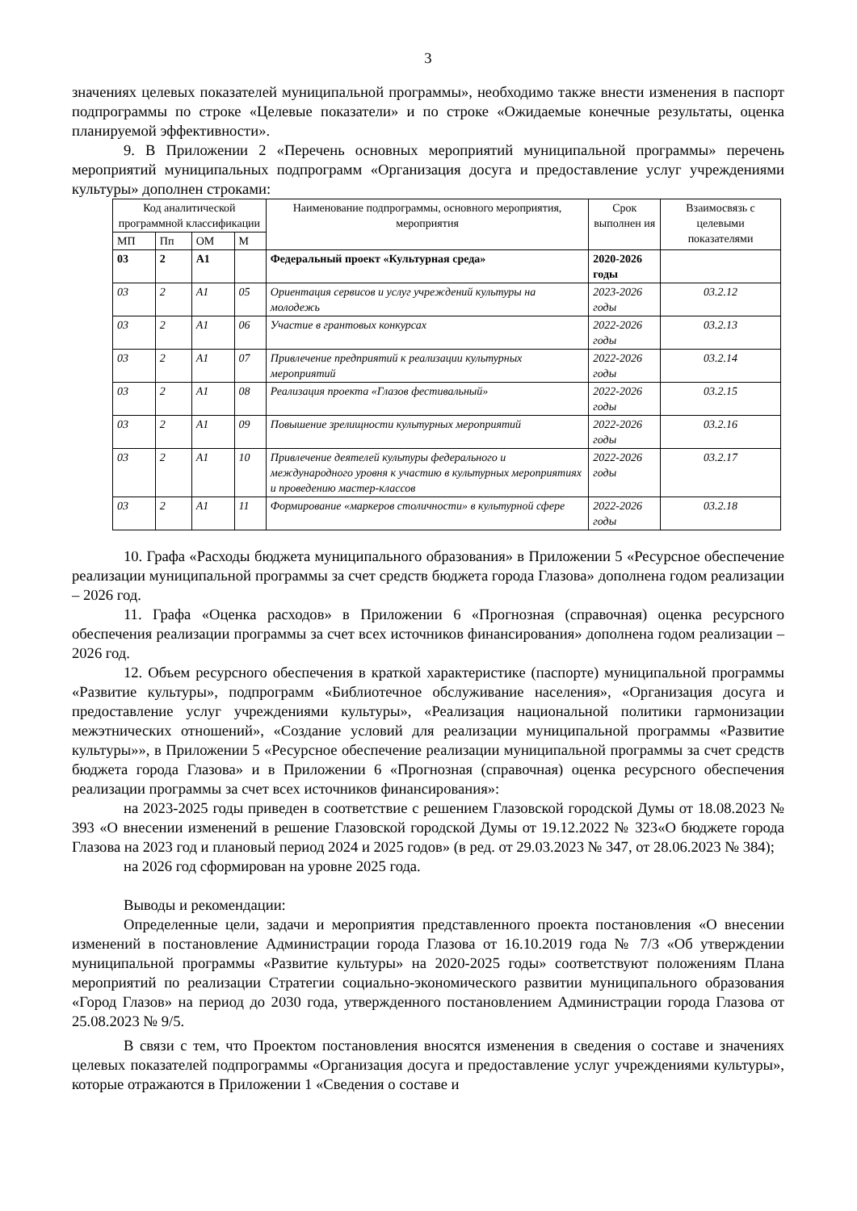3
значениях целевых показателей муниципальной программы», необходимо также внести изменения в паспорт подпрограммы по строке «Целевые показатели» и по строке «Ожидаемые конечные результаты, оценка планируемой эффективности».
9. В Приложении 2 «Перечень основных мероприятий муниципальной программы» перечень мероприятий муниципальных подпрограмм «Организация досуга и предоставление услуг учреждениями культуры» дополнен строками:
| Код аналитической программной классификации | | | | Наименование подпрограммы, основного мероприятия, мероприятия | Срок выполнен ия | Взаимосвязь с целевыми показателями |
| --- | --- | --- | --- | --- | --- | --- |
| МП | Пп | ОМ | М | | | |
| 03 | 2 | А1 | | Федеральный проект «Культурная среда» | 2020-2026 годы | |
| 03 | 2 | А1 | 05 | Ориентация сервисов и услуг учреждений культуры на молодежь | 2023-2026 годы | 03.2.12 |
| 03 | 2 | А1 | 06 | Участие в грантовых конкурсах | 2022-2026 годы | 03.2.13 |
| 03 | 2 | А1 | 07 | Привлечение предприятий к реализации культурных мероприятий | 2022-2026 годы | 03.2.14 |
| 03 | 2 | А1 | 08 | Реализация проекта «Глазов фестивальный» | 2022-2026 годы | 03.2.15 |
| 03 | 2 | А1 | 09 | Повышение зрелищности культурных мероприятий | 2022-2026 годы | 03.2.16 |
| 03 | 2 | А1 | 10 | Привлечение деятелей культуры федерального и международного уровня к участию в культурных мероприятиях и проведению мастер-классов | 2022-2026 годы | 03.2.17 |
| 03 | 2 | А1 | 11 | Формирование «маркеров столичности» в культурной сфере | 2022-2026 годы | 03.2.18 |
10. Графа «Расходы бюджета муниципального образования» в Приложении 5 «Ресурсное обеспечение реализации муниципальной программы за счет средств бюджета города Глазова» дополнена годом реализации – 2026 год.
11. Графа «Оценка расходов» в Приложении 6 «Прогнозная (справочная) оценка ресурсного обеспечения реализации программы за счет всех источников финансирования» дополнена годом реализации – 2026 год.
12. Объем ресурсного обеспечения в краткой характеристике (паспорте) муниципальной программы «Развитие культуры», подпрограмм «Библиотечное обслуживание населения», «Организация досуга и предоставление услуг учреждениями культуры», «Реализация национальной политики гармонизации межэтнических отношений», «Создание условий для реализации муниципальной программы «Развитие культуры»», в Приложении 5 «Ресурсное обеспечение реализации муниципальной программы за счет средств бюджета города Глазова» и в Приложении 6 «Прогнозная (справочная) оценка ресурсного обеспечения реализации программы за счет всех источников финансирования»:
на 2023-2025 годы приведен в соответствие с решением Глазовской городской Думы от 18.08.2023 № 393 «О внесении изменений в решение Глазовской городской Думы от 19.12.2022 № 323«О бюджете города Глазова на 2023 год и плановый период 2024 и 2025 годов» (в ред. от 29.03.2023 № 347, от 28.06.2023 № 384);
на 2026 год сформирован на уровне 2025 года.
Выводы и рекомендации:
Определенные цели, задачи и мероприятия представленного проекта постановления «О внесении изменений в постановление Администрации города Глазова от 16.10.2019 года № 7/3 «Об утверждении муниципальной программы «Развитие культуры» на 2020-2025 годы» соответствуют положениям Плана мероприятий по реализации Стратегии социально-экономического развитии муниципального образования «Город Глазов» на период до 2030 года, утвержденного постановлением Администрации города Глазова от 25.08.2023 № 9/5.
В связи с тем, что Проектом постановления вносятся изменения в сведения о составе и значениях целевых показателей подпрограммы «Организация досуга и предоставление услуг учреждениями культуры», которые отражаются в Приложении 1 «Сведения о составе и